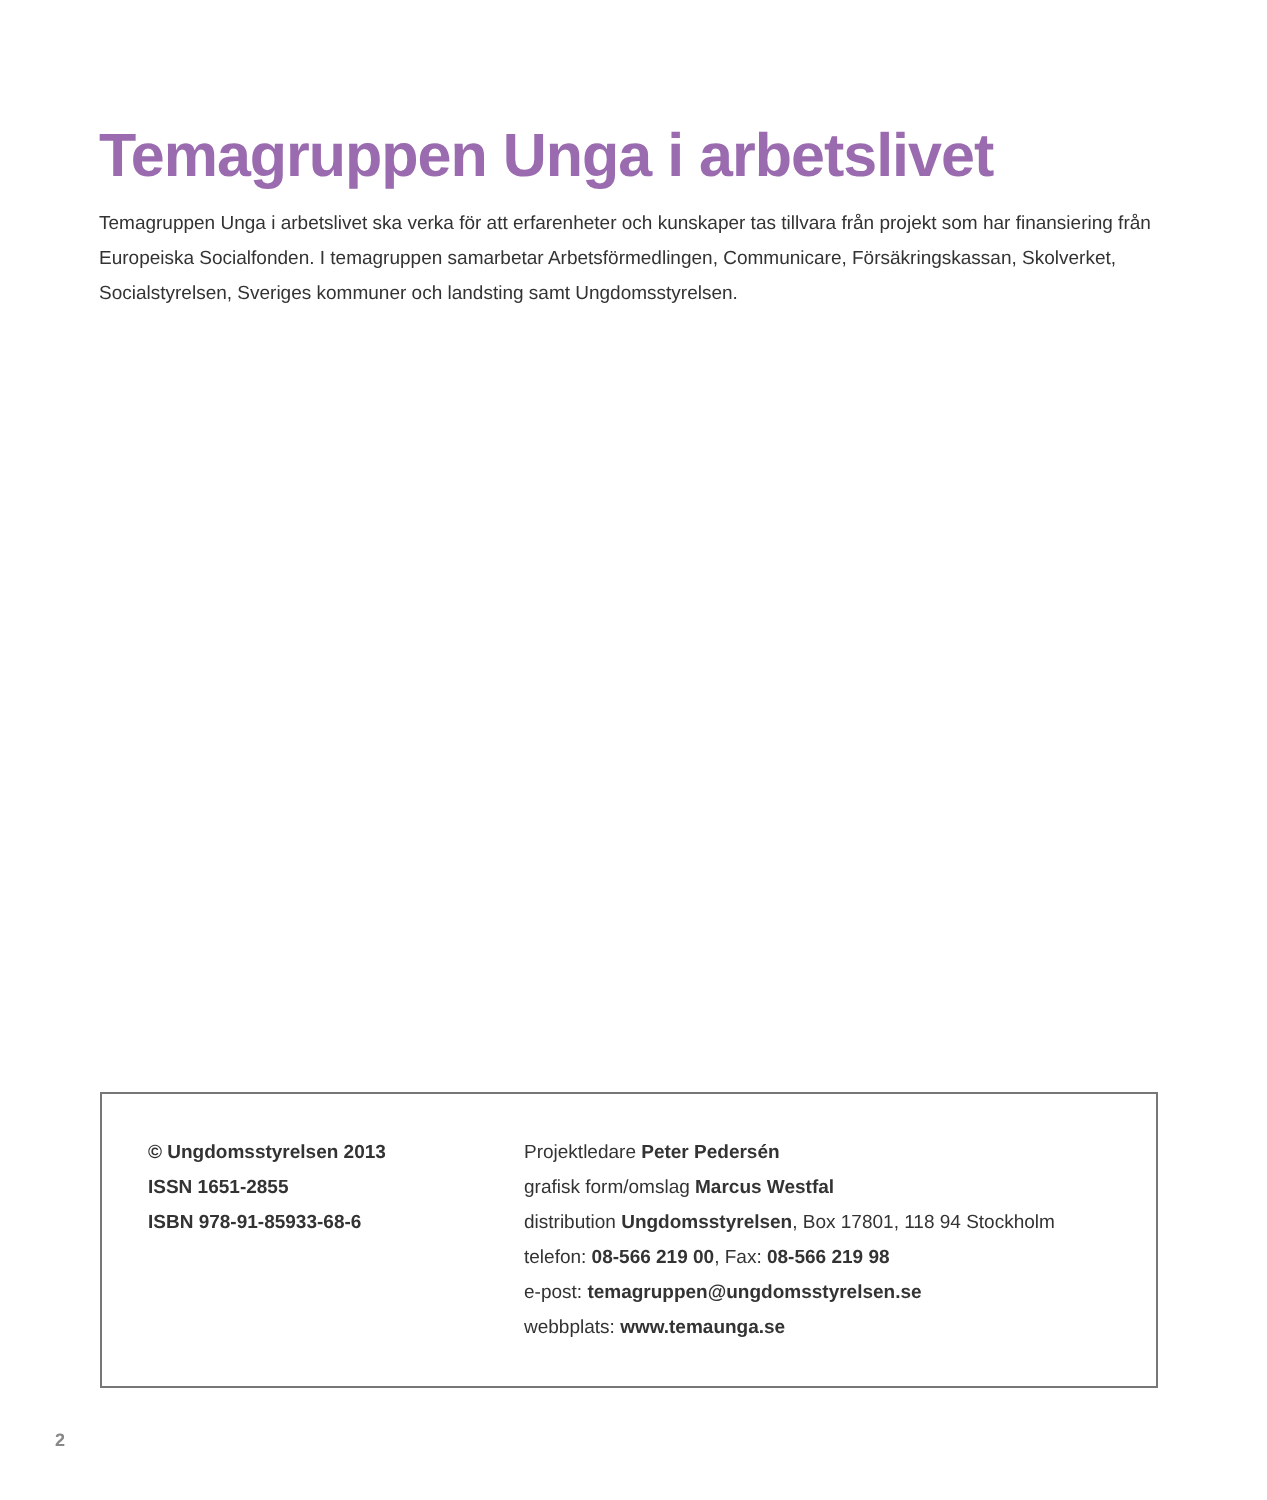Temagruppen Unga i arbetslivet
Temagruppen Unga i arbetslivet ska verka för att erfarenheter och kunskaper tas tillvara från projekt som har finansiering från Europeiska Socialfonden. I temagruppen samarbetar Arbetsförmedlingen, Communicare, Försäk­ringskassan, Skolverket, Socialstyrelsen, Sveriges kommuner och landsting samt Ungdomsstyrelsen.
© Ungdomsstyrelsen 2013
ISSN 1651-2855
ISBN 978-91-85933-68-6
Projektledare Peter Pedersén
grafisk form/omslag Marcus Westfal
distribution Ungdomsstyrelsen, Box 17801, 118 94 Stockholm
telefon: 08-566 219 00, Fax: 08-566 219 98
e-post: temagruppen@ungdomsstyrelsen.se
webbplats: www.temaunga.se
2